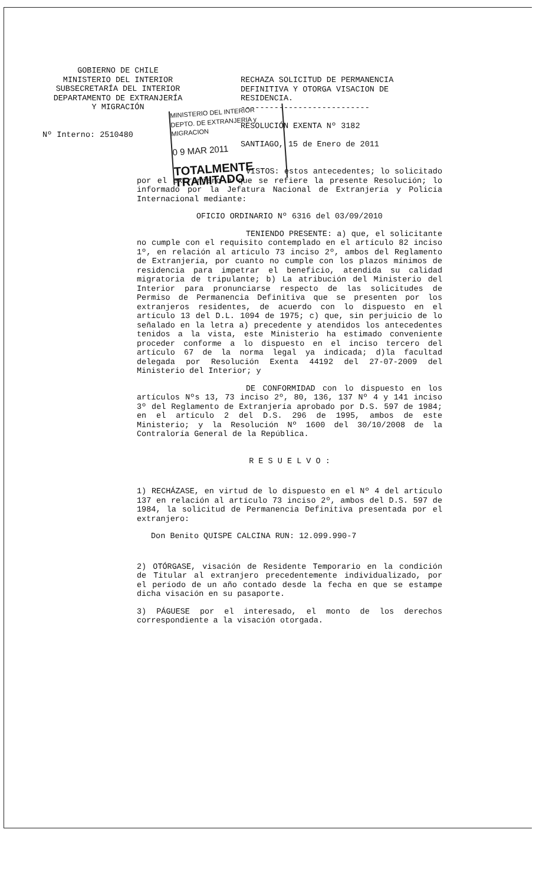GOBIERNO DE CHILE
MINISTERIO DEL INTERIOR
SUBSECRETARÍA DEL INTERIOR
DEPARTAMENTO DE EXTRANJERÍA
Y MIGRACIÓN
Nº Interno: 2510480
RECHAZA SOLICITUD DE PERMANENCIA DEFINITIVA Y OTORGA VISACION DE RESIDENCIA.
---------------------------
RESOLUCIÓN EXENTA Nº 3182
SANTIAGO, 15 de Enero de 2011
MINISTERIO DEL INTERIOR
DEPTO. DE EXTRANJERIA y MIGRACION
0 9 MAR 2011
TOTALMENTE TRAMITADO
VISTOS: estos antecedentes; lo solicitado por el extranjero a que se refiere la presente Resolución; lo informado por la Jefatura Nacional de Extranjería y Policía Internacional mediante:
OFICIO ORDINARIO Nº 6316 del 03/09/2010
TENIENDO PRESENTE: a) que, el solicitante no cumple con el requisito contemplado en el artículo 82 inciso 1º, en relación al artículo 73 inciso 2º, ambos del Reglamento de Extranjería, por cuanto no cumple con los plazos mínimos de residencia para impetrar el beneficio, atendida su calidad migratoria de tripulante; b) La atribución del Ministerio del Interior para pronunciarse respecto de las solicitudes de Permiso de Permanencia Definitiva que se presenten por los extranjeros residentes, de acuerdo con lo dispuesto en el artículo 13 del D.L. 1094 de 1975; c) que, sin perjuicio de lo señalado en la letra a) precedente y atendidos los antecedentes tenidos a la vista, este Ministerio ha estimado conveniente proceder conforme a lo dispuesto en el inciso tercero del artículo 67 de la norma legal ya indicada; d)la facultad delegada por Resolución Exenta 44192 del 27-07-2009 del Ministerio del Interior; y
DE CONFORMIDAD con lo dispuesto en los artículos Nºs 13, 73 inciso 2º, 80, 136, 137 Nº 4 y 141 inciso 3º del Reglamento de Extranjería aprobado por D.S. 597 de 1984; en el artículo 2 del D.S. 296 de 1995, ambos de este Ministerio; y la Resolución Nº 1600 del 30/10/2008 de la Contraloría General de la República.
R E S U E L V O :
1) RECHÁZASE, en virtud de lo dispuesto en el Nº 4 del artículo 137 en relación al artículo 73 inciso 2º, ambos del D.S. 597 de 1984, la solicitud de Permanencia Definitiva presentada por el extranjero:
Don Benito QUISPE CALCINA RUN: 12.099.990-7
2) OTÓRGASE, visación de Residente Temporario en la condición de Titular al extranjero precedentemente individualizado, por el período de un año contado desde la fecha en que se estampe dicha visación en su pasaporte.
3) PÁGUESE por el interesado, el monto de los derechos correspondiente a la visación otorgada.